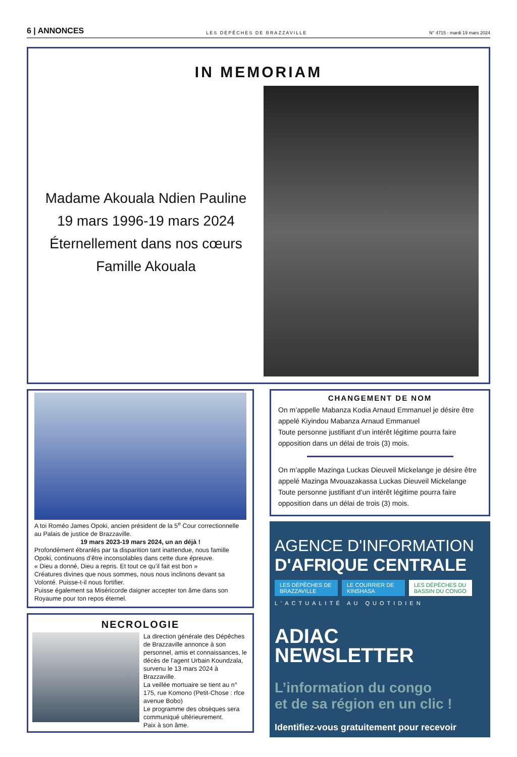6 | ANNONCES LES DÉPÊCHES DE BRAZZAVILLE N° 4715 - mardi 19 mars 2024
IN MEMORIAM
Madame Akouala Ndien Pauline
19 mars 1996-19 mars 2024
Éternellement dans nos cœurs
Famille Akouala
A toi Roméo James Opoki, ancien président de la 5<sup>e</sup> Cour correctionnelle au Palais de justice de Brazzaville.
19 mars 2023-19 mars 2024, un an déjà !
Profondément ébranlés par ta disparition tant inattendue, nous famille Opoki, continuons d’être inconsolables dans cette dure épreuve.
« Dieu a donné, Dieu a repris. Et tout ce qu’il fait est bon »
Créatures divines que nous sommes, nous nous inclinons devant sa Volonté. Puisse-t-il nous fortifier.
Puisse également sa Miséricorde daigner accepter ton âme dans son Royaume pour ton repos éternel.
NECROLOGIE
La direction générale des Dépêches de Brazzaville annonce à son personnel, amis et connaissances, le décès de l’agent Urbain Koundzala, survenu le 13 mars 2024 à Brazzaville.
La veillée mortuaire se tient au n° 175, rue Komono (Petit-Chose : rfce avenue Bobo)
Le programme des obsèques sera communiqué ultérieurement.
Paix à son âme.
CHANGEMENT DE NOM
On m’appelle Mabanza Kodia Arnaud Emmanuel je désire être appelé Kiyindou Mabanza Arnaud Emmanuel
Toute personne justifiant d’un intérêt légitime pourra faire opposition dans un délai de trois (3) mois.
On m’applle Mazinga Luckas Dieuveil Mickelange je désire être appelé Mazinga Mvouazakassa Luckas Dieuveil Mickelange
Toute personne justifiant d’un intérêt légitime pourra faire opposition dans un délai de trois (3) mois.
AGENCE D'INFORMATION
D'AFRIQUE CENTRALE
LES DÉPÊCHES DE BRAZZAVILLE LE COURRIER DE KINSHASA LES DÉPÊCHES DU BASSIN DU CONGO
L'ACTUALITÉ AU QUOTIDIEN
ADIAC
NEWSLETTER
L’information du congo
et de sa région en un clic !
Identifiez-vous gratuitement pour recevoir